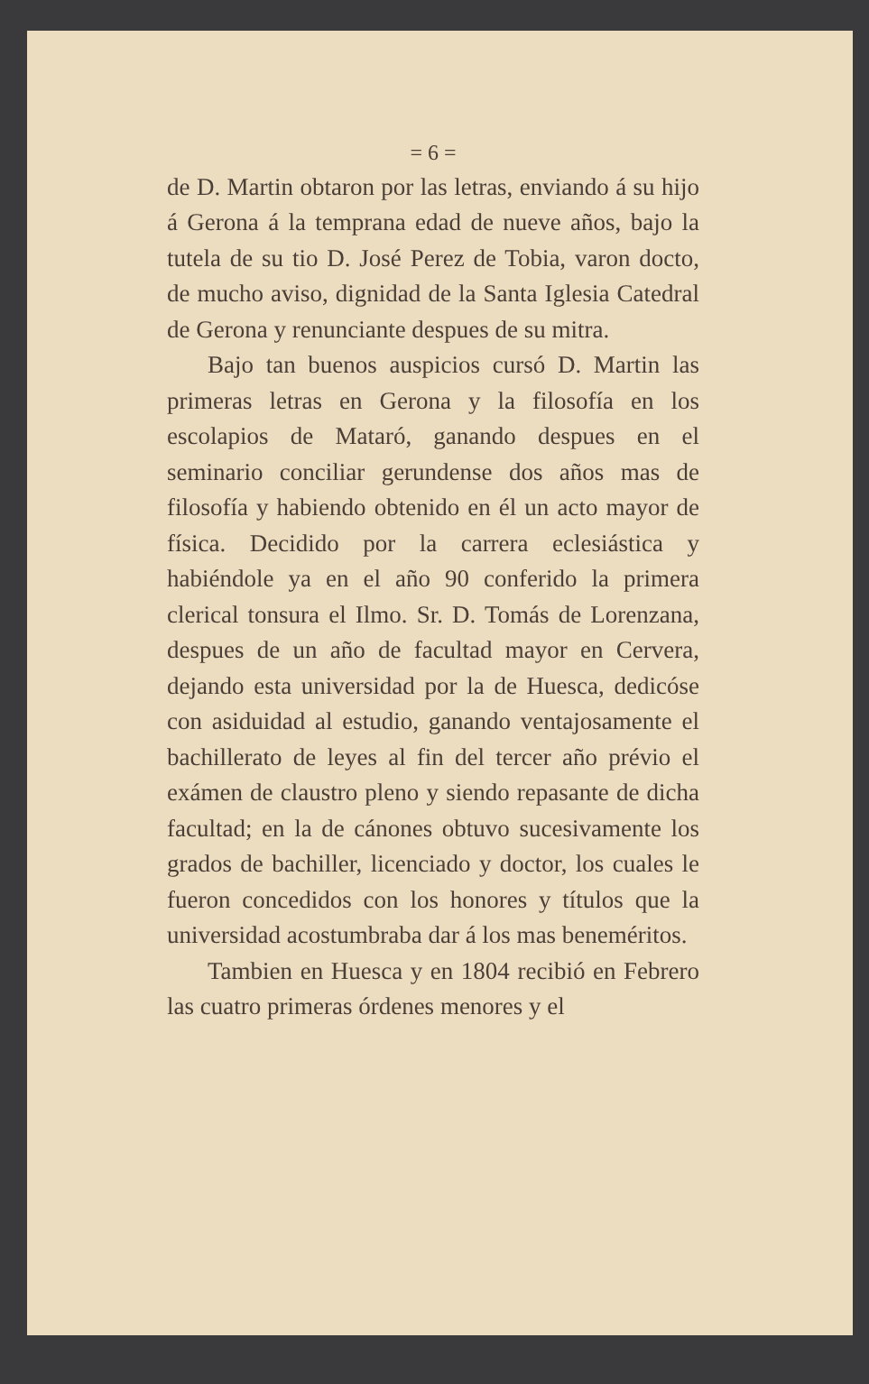= 6 =
de D. Martin obtaron por las letras, enviando á su hijo á Gerona á la temprana edad de nueve años, bajo la tutela de su tio D. José Perez de Tobia, varon docto, de mucho aviso, dignidad de la Santa Iglesia Catedral de Gerona y renunciante despues de su mitra.
Bajo tan buenos auspicios cursó D. Martin las primeras letras en Gerona y la filosofía en los escolapios de Mataró, ganando despues en el seminario conciliar gerundense dos años mas de filosofía y habiendo obtenido en él un acto mayor de física. Decidido por la carrera eclesiástica y habiéndole ya en el año 90 conferido la primera clerical tonsura el Ilmo. Sr. D. Tomás de Lorenzana, despues de un año de facultad mayor en Cervera, dejando esta universidad por la de Huesca, dedicóse con asiduidad al estudio, ganando ventajosamente el bachillerato de leyes al fin del tercer año prévio el exámen de claustro pleno y siendo repasante de dicha facultad; en la de cánones obtuvo sucesivamente los grados de bachiller, licenciado y doctor, los cuales le fueron concedidos con los honores y títulos que la universidad acostumbraba dar á los mas beneméritos.
Tambien en Huesca y en 1804 recibió en Febrero las cuatro primeras órdenes menores y el